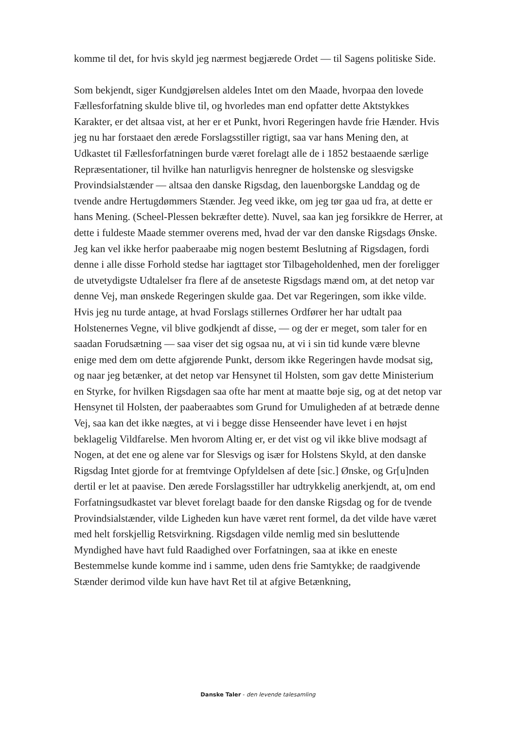komme til det, for hvis skyld jeg nærmest begjærede Ordet — til Sagens politiske Side.
Som bekjendt, siger Kundgjørelsen aldeles Intet om den Maade, hvorpaa den lovede Fællesforfatning skulde blive til, og hvorledes man end opfatter dette Aktstykkes Karakter, er det altsaa vist, at her er et Punkt, hvori Regeringen havde frie Hænder. Hvis jeg nu har forstaaet den ærede Forslagsstiller rigtigt, saa var hans Mening den, at Udkastet til Fællesforfatningen burde været forelagt alle de i 1852 bestaaende særlige Repræsentationer, til hvilke han naturligvis henregner de holstenske og slesvigske Provindsialstænder — altsaa den danske Rigsdag, den lauenborgske Landdag og de tvende andre Hertugdømmers Stænder. Jeg veed ikke, om jeg tør gaa ud fra, at dette er hans Mening. (Scheel-Plessen bekræfter dette). Nuvel, saa kan jeg forsikkre de Herrer, at dette i fuldeste Maade stemmer overens med, hvad der var den danske Rigsdags Ønske. Jeg kan vel ikke herfor paaberaabe mig nogen bestemt Beslutning af Rigsdagen, fordi denne i alle disse Forhold stedse har iagttaget stor Tilbageholdenhed, men der foreligger de utvetydigste Udtalelser fra flere af de anseteste Rigsdags mænd om, at det netop var denne Vej, man ønskede Regeringen skulde gaa. Det var Regeringen, som ikke vilde. Hvis jeg nu turde antage, at hvad Forslags stillernes Ordfører her har udtalt paa Holstenernes Vegne, vil blive godkjendt af disse, — og der er meget, som taler for en saadan Forudsætning — saa viser det sig ogsaa nu, at vi i sin tid kunde være blevne enige med dem om dette afgjørende Punkt, dersom ikke Regeringen havde modsat sig, og naar jeg betænker, at det netop var Hensynet til Holsten, som gav dette Ministerium en Styrke, for hvilken Rigsdagen saa ofte har ment at maatte bøje sig, og at det netop var Hensynet til Holsten, der paaberaabtes som Grund for Umuligheden af at betræde denne Vej, saa kan det ikke nægtes, at vi i begge disse Henseender have levet i en højst beklagelig Vildfarelse. Men hvorom Alting er, er det vist og vil ikke blive modsagt af Nogen, at det ene og alene var for Slesvigs og især for Holstens Skyld, at den danske Rigsdag Intet gjorde for at fremtvinge Opfyldelsen af dete [sic.] Ønske, og Gr[u]nden dertil er let at paavise. Den ærede Forslagsstiller har udtrykkelig anerkjendt, at, om end Forfatningsudkastet var blevet forelagt baade for den danske Rigsdag og for de tvende Provindsialstænder, vilde Ligheden kun have været rent formel, da det vilde have været med helt forskjellig Retsvirkning. Rigsdagen vilde nemlig med sin besluttende Myndighed have havt fuld Raadighed over Forfatningen, saa at ikke en eneste Bestemmelse kunde komme ind i samme, uden dens frie Samtykke; de raadgivende Stænder derimod vilde kun have havt Ret til at afgive Betænkning,
Danske Taler - den levende talesamling